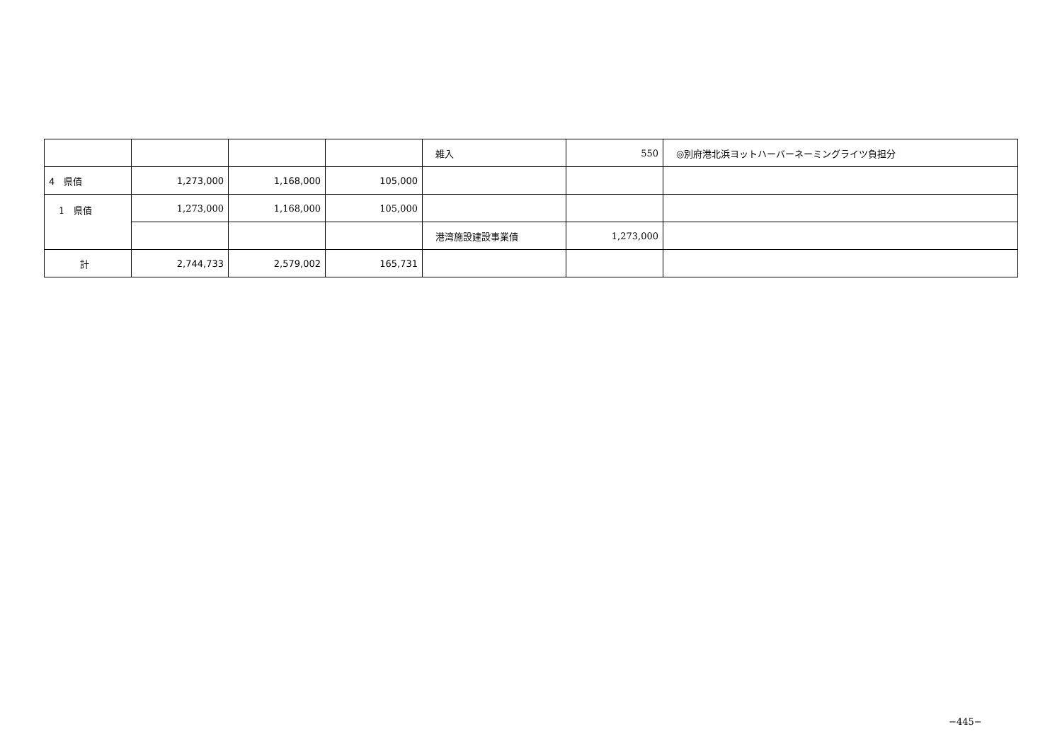| | | | | 雑入 | 550 | ◎別府港北浜ヨットハーバーネーミングライツ負担分 |
| 4 県債 | 1,273,000 | 1,168,000 | 105,000 | | | |
| 1 県債 | 1,273,000 | 1,168,000 | 105,000 | | | |
| | | | | 港湾施設建設事業債 | 1,273,000 | |
| 計 | 2,744,733 | 2,579,002 | 165,731 | | | |
−445−